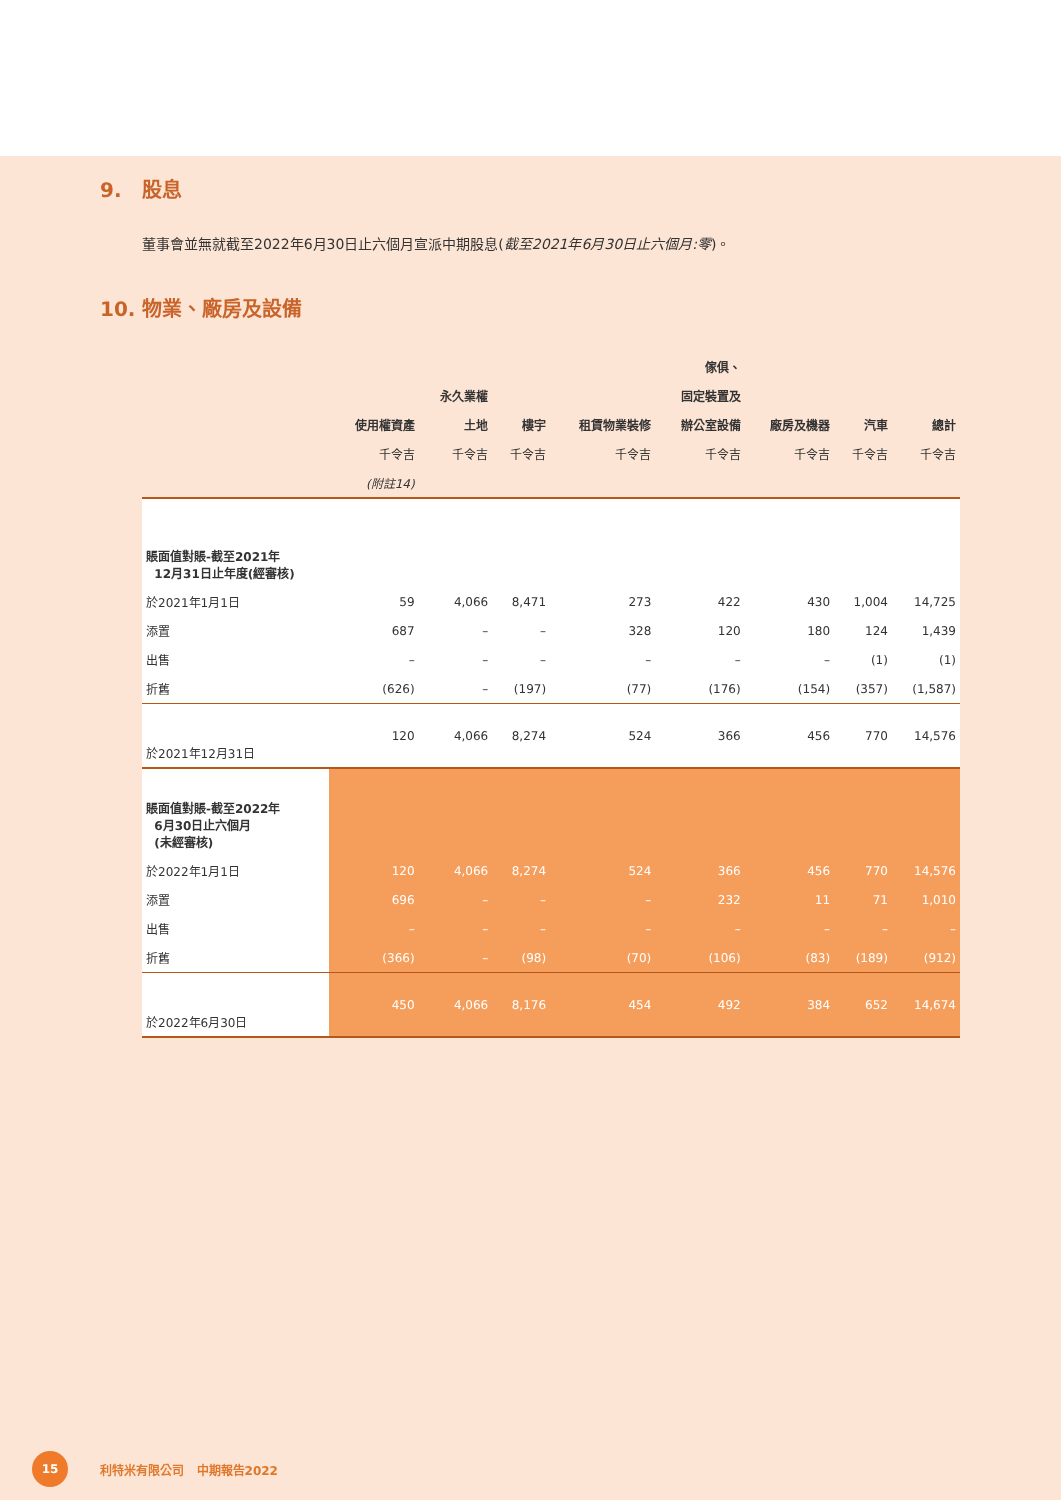9. 股息
董事會並無就截至2022年6月30日止六個月宣派中期股息(截至2021年6月30日止六個月:零)。
10. 物業、廠房及設備
| | | | | | 傢俱、 | | | |
| --- | --- | --- | --- | --- | --- | --- | --- | --- |
| | | 永久業權 | | | 固定裝置及 | | | |
| | 使用權資產 | 土地 | 樓宇 | 租賃物業裝修 | 辦公室設備 | 廠房及機器 | 汽車 | 總計 |
| | 千令吉 | 千令吉 | 千令吉 | 千令吉 | 千令吉 | 千令吉 | 千令吉 | 千令吉 |
| | (附註14) | | | | | | | |
| 賬面值對賬-截至2021年 12月31日止年度(經審核) | | | | | | | | |
| 於2021年1月1日 | 59 | 4,066 | 8,471 | 273 | 422 | 430 | 1,004 | 14,725 |
| 添置 | 687 | – | – | 328 | 120 | 180 | 124 | 1,439 |
| 出售 | – | – | – | – | – | – | (1) | (1) |
| 折舊 | (626) | – | (197) | (77) | (176) | (154) | (357) | (1,587) |
| 於2021年12月31日 | 120 | 4,066 | 8,274 | 524 | 366 | 456 | 770 | 14,576 |
| 賬面值對賬-截至2022年 6月30日止六個月 (未經審核) | | | | | | | | |
| 於2022年1月1日 | 120 | 4,066 | 8,274 | 524 | 366 | 456 | 770 | 14,576 |
| 添置 | 696 | – | – | – | 232 | 11 | 71 | 1,010 |
| 出售 | – | – | – | – | – | – | – | – |
| 折舊 | (366) | – | (98) | (70) | (106) | (83) | (189) | (912) |
| 於2022年6月30日 | 450 | 4,066 | 8,176 | 454 | 492 | 384 | 652 | 14,674 |
15
利特米有限公司 中期報告2022